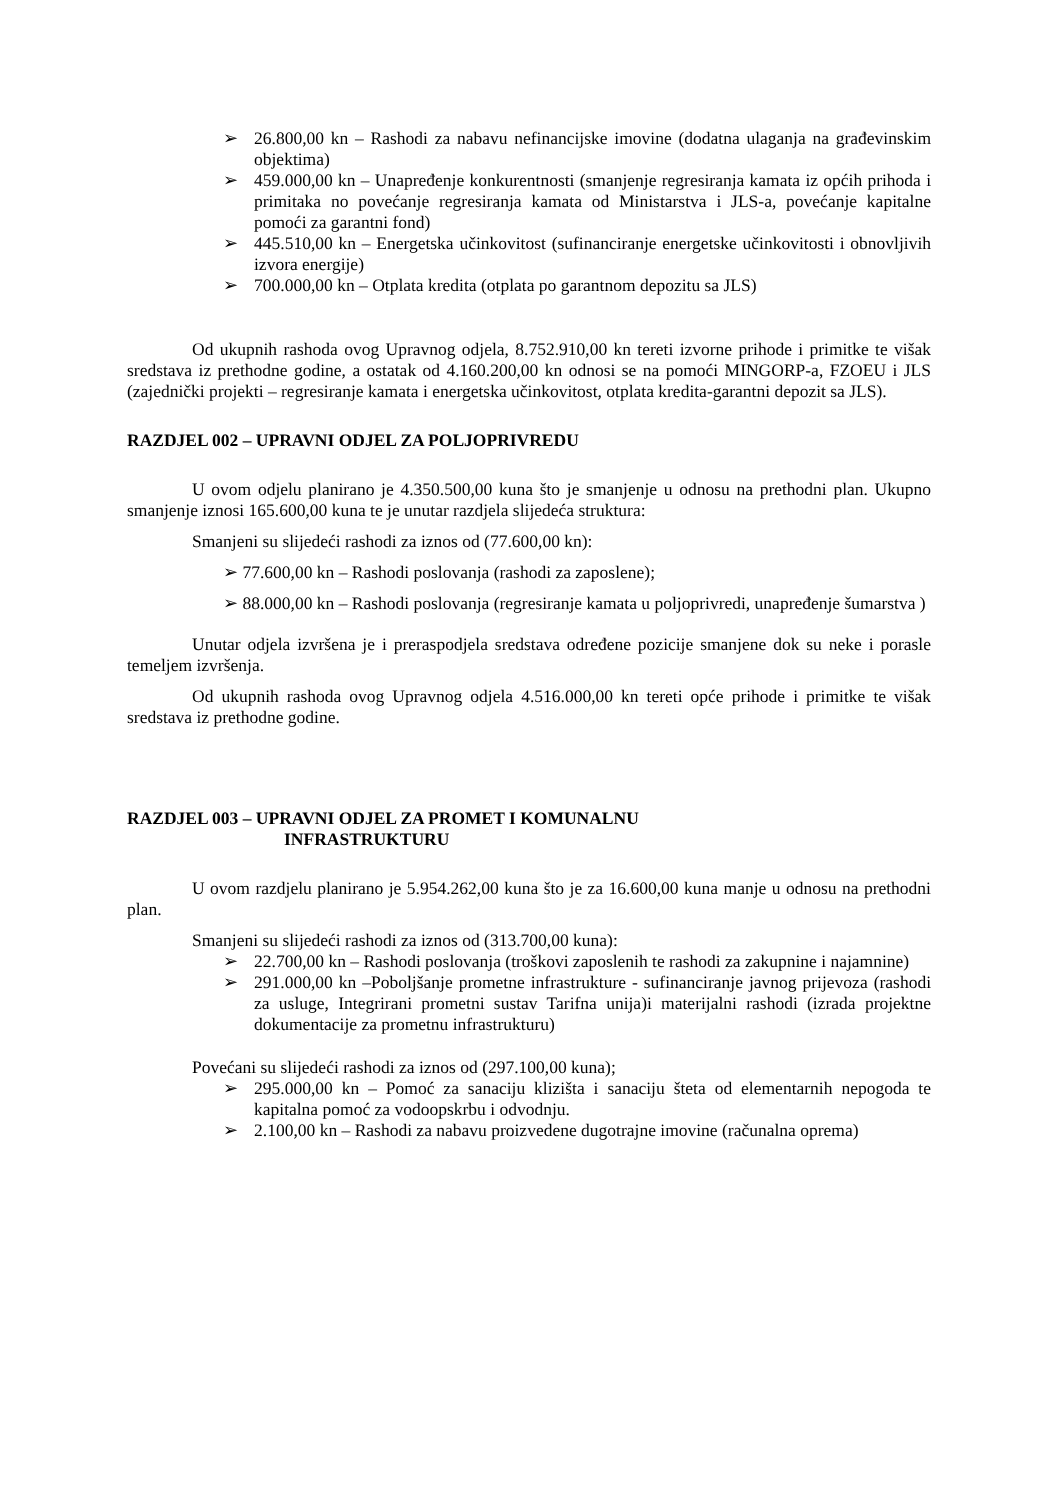➢ 26.800,00 kn – Rashodi za nabavu nefinancijske imovine (dodatna ulaganja na građevinskim objektima)
➢ 459.000,00 kn – Unapređenje konkurentnosti (smanjenje regresiranja kamata iz općih prihoda i primitaka no povećanje regresiranja kamata od Ministarstva i JLS-a, povećanje kapitalne pomoći za garantni fond)
➢ 445.510,00 kn – Energetska učinkovitost (sufinanciranje energetske učinkovitosti i obnovljivih izvora energije)
➢ 700.000,00 kn – Otplata kredita (otplata po garantnom depozitu sa JLS)
Od ukupnih rashoda ovog Upravnog odjela, 8.752.910,00 kn tereti izvorne prihode i primitke te višak sredstava iz prethodne godine, a ostatak od 4.160.200,00 kn odnosi se na pomoći MINGORP-a, FZOEU i JLS (zajednički projekti – regresiranje kamata i energetska učinkovitost, otplata kredita-garantni depozit sa JLS).
RAZDJEL 002 – UPRAVNI ODJEL ZA POLJOPRIVREDU
U ovom odjelu planirano je 4.350.500,00 kuna što je smanjenje u odnosu na prethodni plan. Ukupno smanjenje iznosi 165.600,00 kuna te je unutar razdjela slijedeća struktura:
Smanjeni su slijedeći rashodi za iznos od (77.600,00 kn):
➢ 77.600,00 kn – Rashodi poslovanja (rashodi za zaposlene);
➢ 88.000,00 kn – Rashodi poslovanja (regresiranje kamata u poljoprivredi, unapređenje šumarstva )
Unutar odjela izvršena je i preraspodjela sredstava određene pozicije smanjene dok su neke i porasle temeljem izvršenja.
Od ukupnih rashoda ovog Upravnog odjela 4.516.000,00 kn tereti opće prihode i primitke te višak sredstava iz prethodne godine.
RAZDJEL 003 – UPRAVNI ODJEL ZA PROMET I KOMUNALNU
INFRASTRUKTURU
U ovom razdjelu planirano je 5.954.262,00 kuna što je za 16.600,00 kuna manje u odnosu na prethodni plan.
Smanjeni su slijedeći rashodi za iznos od (313.700,00 kuna):
➢ 22.700,00 kn – Rashodi poslovanja (troškovi zaposlenih te rashodi za zakupnine i najamnine)
➢ 291.000,00 kn –Poboljšanje prometne infrastrukture - sufinanciranje javnog prijevoza (rashodi za usluge, Integrirani prometni sustav Tarifna unija)i materijalni rashodi (izrada projektne dokumentacije za prometnu infrastrukturu)
Povećani su slijedeći rashodi za iznos od (297.100,00 kuna);
➢ 295.000,00 kn – Pomoć za sanaciju klizišta i sanaciju šteta od elementarnih nepogoda te kapitalna pomoć za vodoopskrbu i odvodnju.
➢ 2.100,00 kn – Rashodi za nabavu proizvedene dugotrajne imovine (računalna oprema)